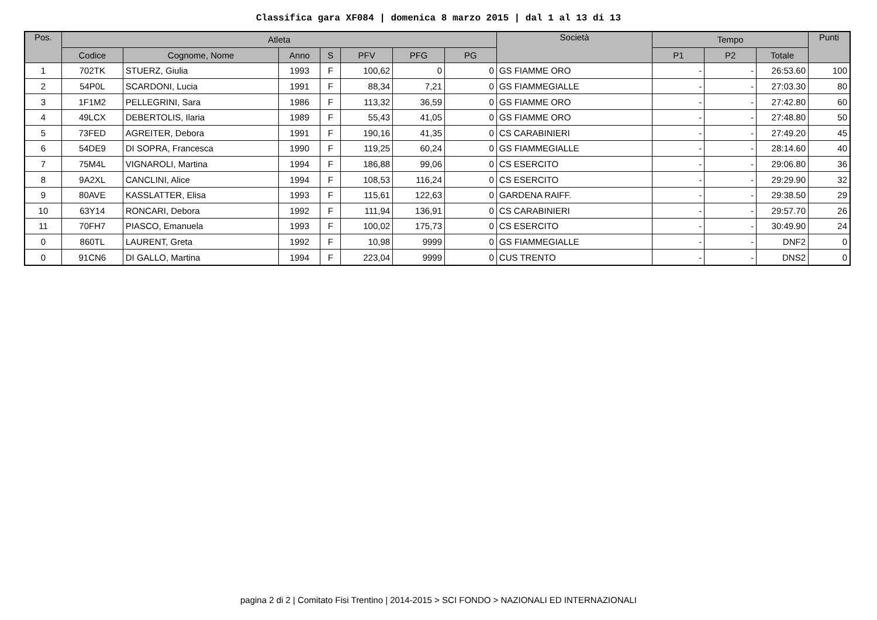Classifica gara XF084 | domenica 8 marzo 2015 | dal 1 al 13 di 13
| Pos. | Atleta | | | | | | | Società | Tempo | | | Punti |
| --- | --- | --- | --- | --- | --- | --- | --- | --- | --- | --- | --- | --- |
| | Codice | Cognome, Nome | Anno | S | PFV | PFG | PG | | P1 | P2 | Totale | |
| 1 | 702TK | STUERZ, Giulia | 1993 | F | 100,62 | 0 | 0 | GS FIAMME ORO | - | - | 26:53.60 | 100 |
| 2 | 54P0L | SCARDONI, Lucia | 1991 | F | 88,34 | 7,21 | 0 | GS FIAMMEGIALLE | - | - | 27:03.30 | 80 |
| 3 | 1F1M2 | PELLEGRINI, Sara | 1986 | F | 113,32 | 36,59 | 0 | GS FIAMME ORO | - | - | 27:42.80 | 60 |
| 4 | 49LCX | DEBERTOLIS, Ilaria | 1989 | F | 55,43 | 41,05 | 0 | GS FIAMME ORO | - | - | 27:48.80 | 50 |
| 5 | 73FED | AGREITER, Debora | 1991 | F | 190,16 | 41,35 | 0 | CS CARABINIERI | - | - | 27:49.20 | 45 |
| 6 | 54DE9 | DI SOPRA, Francesca | 1990 | F | 119,25 | 60,24 | 0 | GS FIAMMEGIALLE | - | - | 28:14.60 | 40 |
| 7 | 75M4L | VIGNAROLI, Martina | 1994 | F | 186,88 | 99,06 | 0 | CS ESERCITO | - | - | 29:06.80 | 36 |
| 8 | 9A2XL | CANCLINI, Alice | 1994 | F | 108,53 | 116,24 | 0 | CS ESERCITO | - | - | 29:29.90 | 32 |
| 9 | 80AVE | KASSLATTER, Elisa | 1993 | F | 115,61 | 122,63 | 0 | GARDENA RAIFF. | - | - | 29:38.50 | 29 |
| 10 | 63Y14 | RONCARI, Debora | 1992 | F | 111,94 | 136,91 | 0 | CS CARABINIERI | - | - | 29:57.70 | 26 |
| 11 | 70FH7 | PIASCO, Emanuela | 1993 | F | 100,02 | 175,73 | 0 | CS ESERCITO | - | - | 30:49.90 | 24 |
| 0 | 860TL | LAURENT, Greta | 1992 | F | 10,98 | 9999 | 0 | GS FIAMMEGIALLE | - | - | DNF2 | 0 |
| 0 | 91CN6 | DI GALLO, Martina | 1994 | F | 223,04 | 9999 | 0 | CUS TRENTO | - | - | DNS2 | 0 |
pagina 2 di 2 | Comitato Fisi Trentino | 2014-2015 > SCI FONDO > NAZIONALI ED INTERNAZIONALI